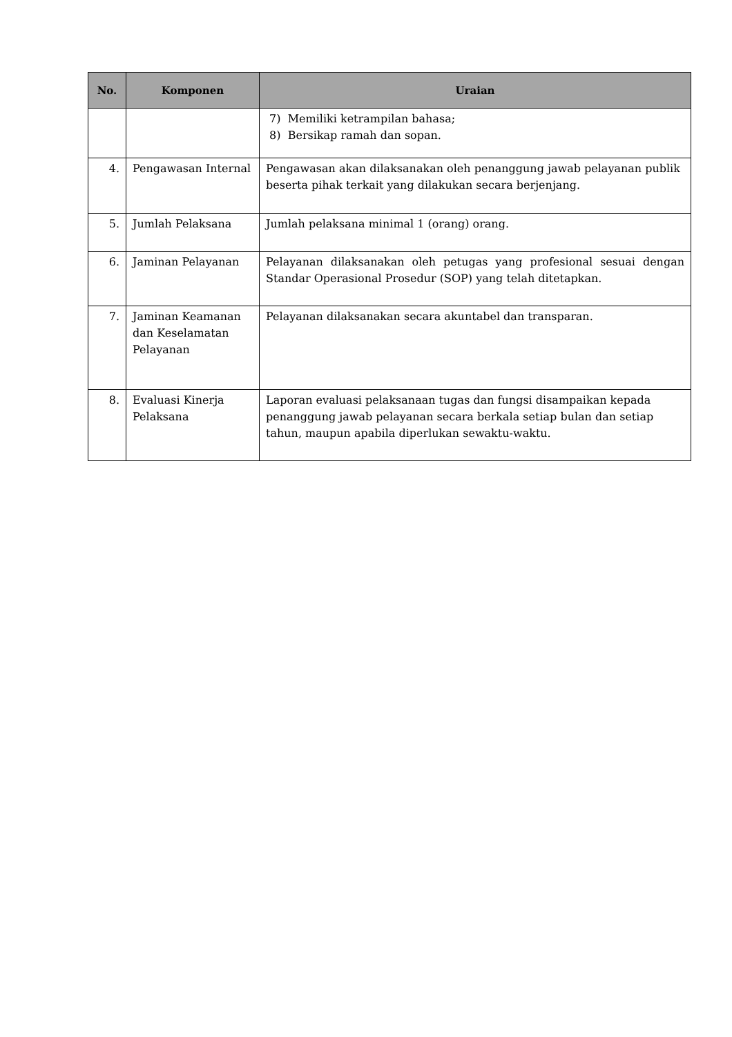| No. | Komponen | Uraian |
| --- | --- | --- |
| | | 7) Memiliki ketrampilan bahasa; 8) Bersikap ramah dan sopan. |
| 4. | Pengawasan Internal | Pengawasan akan dilaksanakan oleh penanggung jawab pelayanan publik beserta pihak terkait yang dilakukan secara berjenjang. |
| 5. | Jumlah Pelaksana | Jumlah pelaksana minimal 1 (orang) orang. |
| 6. | Jaminan Pelayanan | Pelayanan dilaksanakan oleh petugas yang profesional sesuai dengan Standar Operasional Prosedur (SOP) yang telah ditetapkan. |
| 7. | Jaminan Keamanan dan Keselamatan Pelayanan | Pelayanan dilaksanakan secara akuntabel dan transparan. |
| 8. | Evaluasi Kinerja Pelaksana | Laporan evaluasi pelaksanaan tugas dan fungsi disampaikan kepada penanggung jawab pelayanan secara berkala setiap bulan dan setiap tahun, maupun apabila diperlukan sewaktu-waktu. |